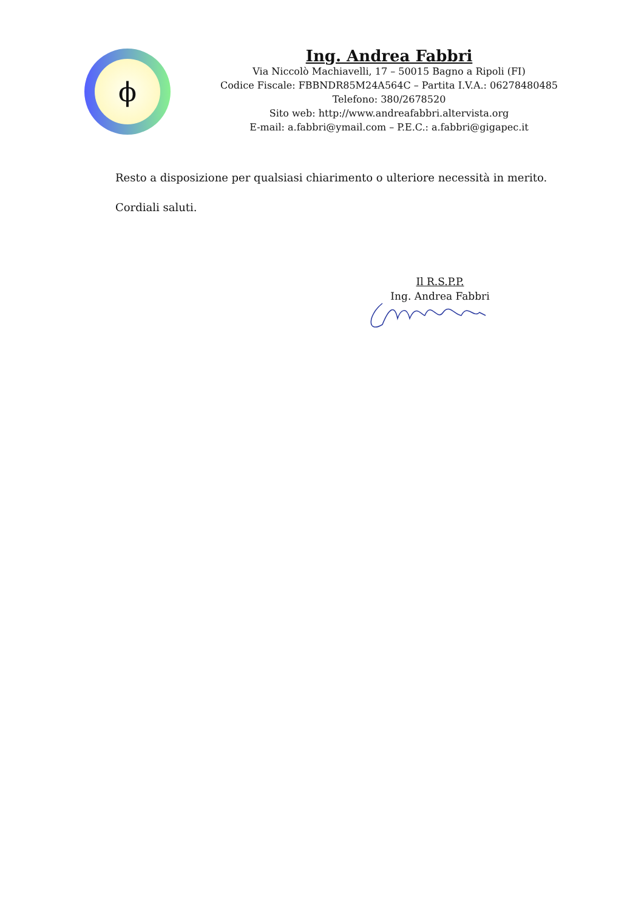ϕ
Ing. Andrea Fabbri
Via Niccolò Machiavelli, 17 – 50015 Bagno a Ripoli (FI)
Codice Fiscale: FBBNDR85M24A564C – Partita I.V.A.: 06278480485
Telefono: 380/2678520
Sito web: http://www.andreafabbri.altervista.org
E-mail: a.fabbri@ymail.com – P.E.C.: a.fabbri@gigapec.it
Resto a disposizione per qualsiasi chiarimento o ulteriore necessità in merito.
Cordiali saluti.
Il R.S.P.P.
Ing. Andrea Fabbri